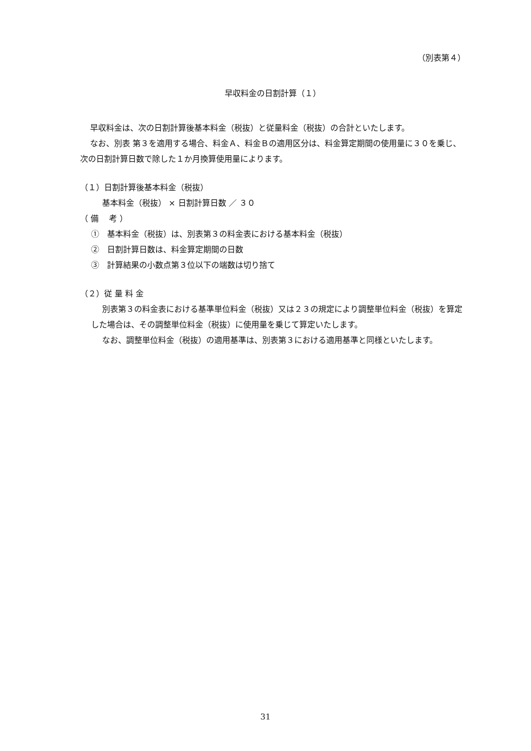（別表第４）
早収料金の日割計算（１）
早収料金は、次の日割計算後基本料金（税抜）と従量料金（税抜）の合計といたします。
なお、別表 第３を適用する場合、料金Ａ、料金Ｂの適用区分は、料金算定期間の使用量に３０を乗じ、次の日割計算日数で除した１か月換算使用量によります。
（１）日割計算後基本料金（税抜）
基本料金（税抜） × 日割計算日数 ／ ３０
（ 備　 考 ）
①　基本料金（税抜）は、別表第３の料金表における基本料金（税抜）
②　日割計算日数は、料金算定期間の日数
③　計算結果の小数点第３位以下の端数は切り捨て
（２）従 量 料 金
別表第３の料金表における基準単位料金（税抜）又は２３の規定により調整単位料金（税抜）を算定した場合は、その調整単位料金（税抜）に使用量を乗じて算定いたします。
なお、調整単位料金（税抜）の適用基準は、別表第３における適用基準と同様といたします。
31